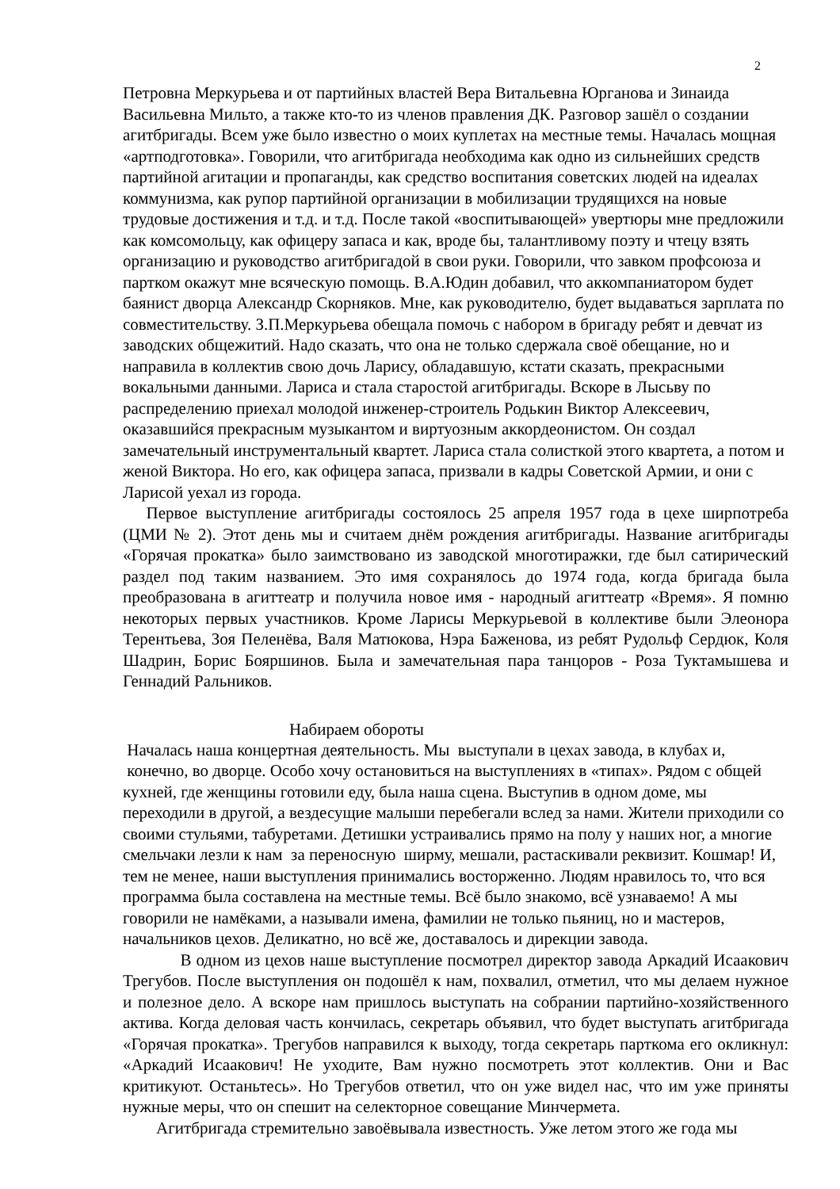2
Петровна Меркурьева и от партийных властей Вера Витальевна Юрганова и Зинаида Васильевна Мильто, а также кто-то из членов правления ДК. Разговор зашёл о создании агитбригады. Всем уже было известно о моих куплетах на местные темы. Началась мощная «артподготовка». Говорили, что агитбригада необходима как одно из сильнейших средств партийной агитации и пропаганды, как средство воспитания советских людей на идеалах коммунизма, как рупор партийной организации в мобилизации трудящихся на новые трудовые достижения и т.д. и т.д. После такой «воспитывающей» увертюры мне предложили как комсомольцу, как офицеру запаса и как, вроде бы, талантливому поэту и чтецу взять организацию и руководство агитбригадой в свои руки. Говорили, что завком профсоюза и партком окажут мне всяческую помощь. В.А.Юдин добавил, что аккомпаниатором будет баянист дворца Александр Скорняков. Мне, как руководителю, будет выдаваться зарплата по совместительству. З.П.Меркурьева обещала помочь с набором в бригаду ребят и девчат из заводских общежитий. Надо сказать, что она не только сдержала своё обещание, но и направила в коллектив свою дочь Ларису, обладавшую, кстати сказать, прекрасными вокальными данными. Лариса и стала старостой агитбригады. Вскоре в Лысьву по распределению приехал молодой инженер-строитель Родькин Виктор Алексеевич, оказавшийся прекрасным музыкантом и виртуозным аккордеонистом. Он создал замечательный инструментальный квартет. Лариса стала солисткой этого квартета, а потом и женой Виктора. Но его, как офицера запаса, призвали в кадры Советской Армии, и они с Ларисой уехал из города.
Первое выступление агитбригады состоялось 25 апреля 1957 года в цехе ширпотреба (ЦМИ № 2). Этот день мы и считаем днём рождения агитбригады. Название агитбригады «Горячая прокатка» было заимствовано из заводской многотиражки, где был сатирический раздел под таким названием. Это имя сохранялось до 1974 года, когда бригада была преобразована в агиттеатр и получила новое имя - народный агиттеатр «Время». Я помню некоторых первых участников. Кроме Ларисы Меркурьевой в коллективе были Элеонора Терентьева, Зоя Пеленёва, Валя Матюкова, Нэра Баженова, из ребят Рудольф Сердюк, Коля Шадрин, Борис Бояршинов. Была и замечательная пара танцоров - Роза Туктамышева и Геннадий Ральников.
Набираем обороты
Началась наша концертная деятельность. Мы выступали в цехах завода, в клубах и, конечно, во дворце. Особо хочу остановиться на выступлениях в «типах». Рядом с общей кухней, где женщины готовили еду, была наша сцена. Выступив в одном доме, мы переходили в другой, а вездесущие малыши перебегали вслед за нами. Жители приходили со своими стульями, табуретами. Детишки устраивались прямо на полу у наших ног, а многие смельчаки лезли к нам за переносную ширму, мешали, растаскивали реквизит. Кошмар! И, тем не менее, наши выступления принимались восторженно. Людям нравилось то, что вся программа была составлена на местные темы. Всё было знакомо, всё узнаваемо! А мы говорили не намёками, а называли имена, фамилии не только пьяниц, но и мастеров, начальников цехов. Деликатно, но всё же, доставалось и дирекции завода.
В одном из цехов наше выступление посмотрел директор завода Аркадий Исаакович Трегубов. После выступления он подошёл к нам, похвалил, отметил, что мы делаем нужное и полезное дело. А вскоре нам пришлось выступать на собрании партийно-хозяйственного актива. Когда деловая часть кончилась, секретарь объявил, что будет выступать агитбригада «Горячая прокатка». Трегубов направился к выходу, тогда секретарь парткома его окликнул: «Аркадий Исаакович! Не уходите, Вам нужно посмотреть этот коллектив. Они и Вас критикуют. Останьтесь». Но Трегубов ответил, что он уже видел нас, что им уже приняты нужные меры, что он спешит на селекторное совещание Минчермета.
Агитбригада стремительно завоёвывала известность. Уже летом этого же года мы